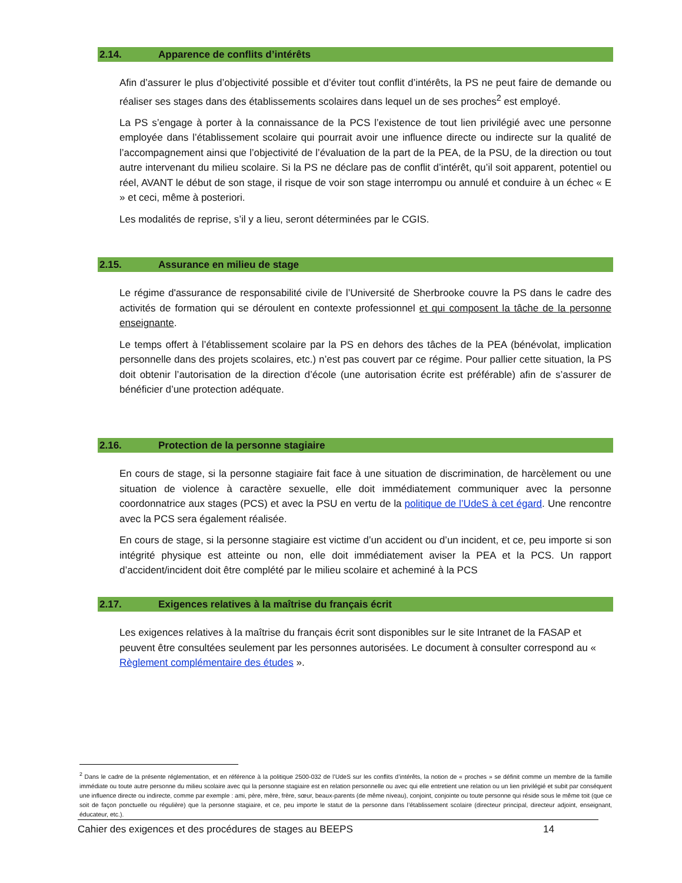2.14. Apparence de conflits d’intérêts
Afin d’assurer le plus d’objectivité possible et d’éviter tout conflit d’intérêts, la PS ne peut faire de demande ou réaliser ses stages dans des établissements scolaires dans lequel un de ses proches<sup>2</sup> est employé.
La PS s’engage à porter à la connaissance de la PCS l’existence de tout lien privilégié avec une personne employée dans l’établissement scolaire qui pourrait avoir une influence directe ou indirecte sur la qualité de l’accompagnement ainsi que l’objectivité de l’évaluation de la part de la PEA, de la PSU, de la direction ou tout autre intervenant du milieu scolaire. Si la PS ne déclare pas de conflit d’intérêt, qu’il soit apparent, potentiel ou réel, AVANT le début de son stage, il risque de voir son stage interrompu ou annulé et conduire à un échec « E » et ceci, même à posteriori.
Les modalités de reprise, s’il y a lieu, seront déterminées par le CGIS.
2.15. Assurance en milieu de stage
Le régime d'assurance de responsabilité civile de l’Université de Sherbrooke couvre la PS dans le cadre des activités de formation qui se déroulent en contexte professionnel et qui composent la tâche de la personne enseignante.
Le temps offert à l’établissement scolaire par la PS en dehors des tâches de la PEA (bénévolat, implication personnelle dans des projets scolaires, etc.) n’est pas couvert par ce régime. Pour pallier cette situation, la PS doit obtenir l’autorisation de la direction d’école (une autorisation écrite est préférable) afin de s’assurer de bénéficier d’une protection adéquate.
2.16. Protection de la personne stagiaire
En cours de stage, si la personne stagiaire fait face à une situation de discrimination, de harcèlement ou une situation de violence à caractère sexuelle, elle doit immédiatement communiquer avec la personne coordonnatrice aux stages (PCS) et avec la PSU en vertu de la politique de l’UdeS à cet égard. Une rencontre avec la PCS sera également réalisée.
En cours de stage, si la personne stagiaire est victime d’un accident ou d’un incident, et ce, peu importe si son intégrité physique est atteinte ou non, elle doit immédiatement aviser la PEA et la PCS. Un rapport d’accident/incident doit être complété par le milieu scolaire et acheminé à la PCS
2.17. Exigences relatives à la maîtrise du français écrit
Les exigences relatives à la maîtrise du français écrit sont disponibles sur le site Intranet de la FASAP et peuvent être consultées seulement par les personnes autorisées. Le document à consulter correspond au « Règlement complémentaire des études ».
<sup>2</sup> Dans le cadre de la présente réglementation, et en référence à la politique 2500-032 de l’UdeS sur les conflits d’intérêts, la notion de « proches » se définit comme un membre de la famille immédiate ou toute autre personne du milieu scolaire avec qui la personne stagiaire est en relation personnelle ou avec qui elle entretient une relation ou un lien privilégié et subit par conséquent une influence directe ou indirecte, comme par exemple : ami, père, mère, frère, sœur, beaux-parents (de même niveau), conjoint, conjointe ou toute personne qui réside sous le même toit (que ce soit de façon ponctuelle ou régulière) que la personne stagiaire, et ce, peu importe le statut de la personne dans l’établissement scolaire (directeur principal, directeur adjoint, enseignant, éducateur, etc.).
Cahier des exigences et des procédures de stages au BEEPS 14